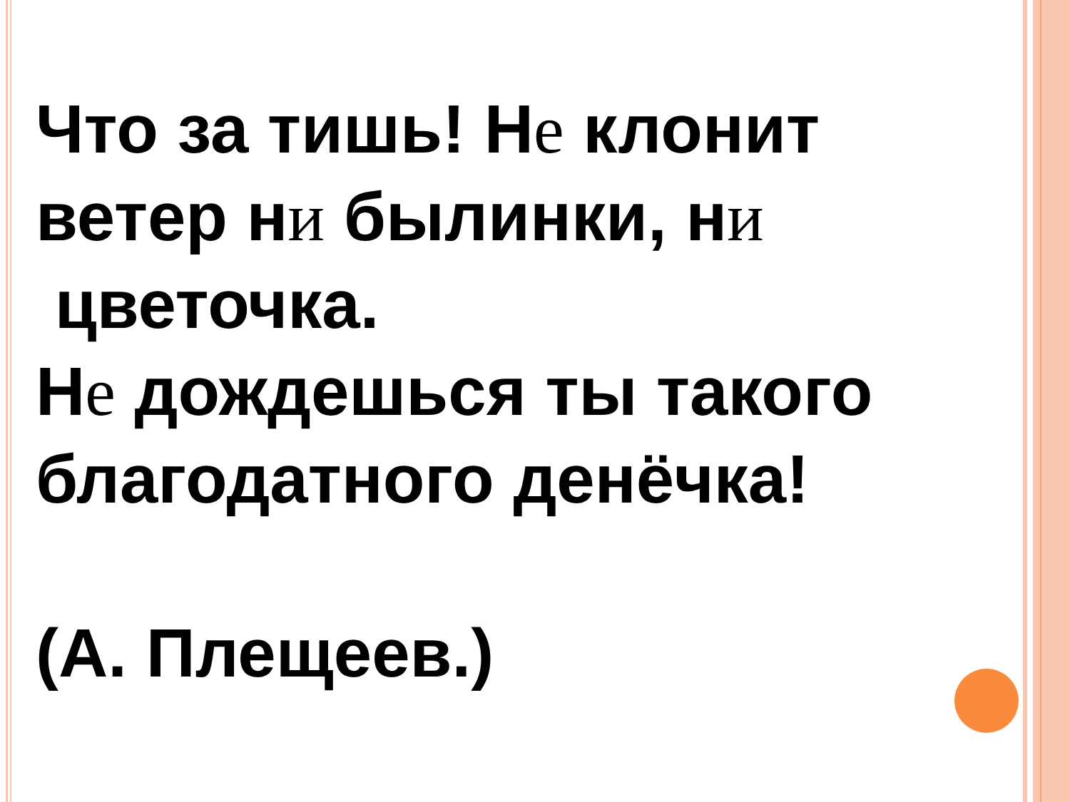Что за тишь! Не клонит ветер ни былинки, ни
цветочка.
Не дождешься ты такого благодатного денёчка!
(А. Плещеев.)